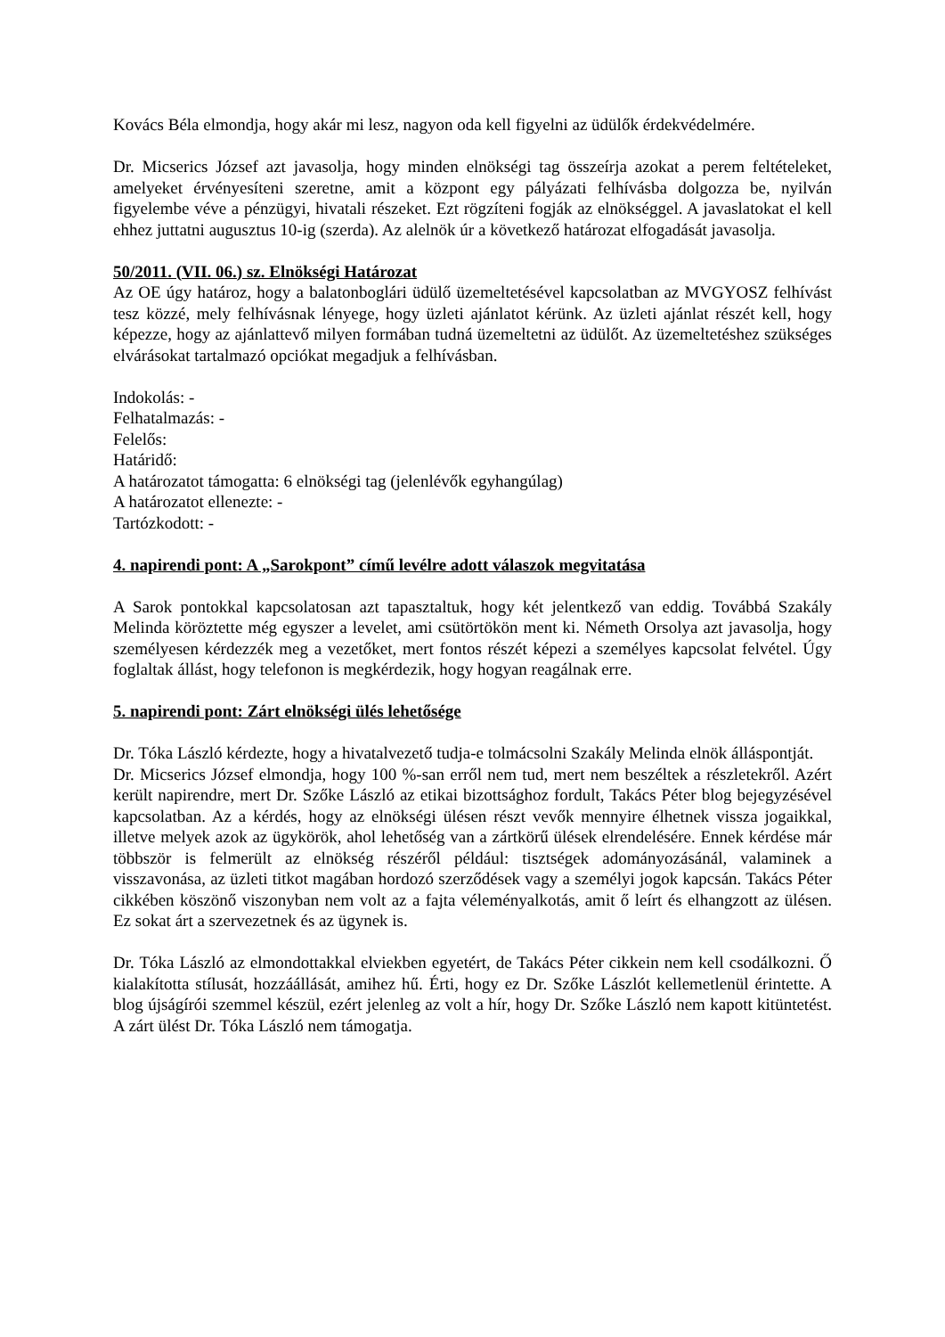Kovács Béla elmondja, hogy akár mi lesz, nagyon oda kell figyelni az üdülők érdekvédelmére.
Dr. Micserics József azt javasolja, hogy minden elnökségi tag összeírja azokat a perem feltételeket, amelyeket érvényesíteni szeretne, amit a központ egy pályázati felhívásba dolgozza be, nyilván figyelembe véve a pénzügyi, hivatali részeket. Ezt rögzíteni fogják az elnökséggel. A javaslatokat el kell ehhez juttatni augusztus 10-ig (szerda). Az alelnök úr a következő határozat elfogadását javasolja.
50/2011. (VII. 06.) sz. Elnökségi Határozat
Az OE úgy határoz, hogy a balatonboglári üdülő üzemeltetésével kapcsolatban az MVGYOSZ felhívást tesz közzé, mely felhívásnak lényege, hogy üzleti ajánlatot kérünk. Az üzleti ajánlat részét kell, hogy képezze, hogy az ajánlattevő milyen formában tudná üzemeltetni az üdülőt. Az üzemeltetéshez szükséges elvárásokat tartalmazó opciókat megadjuk a felhívásban.
Indokolás: -
Felhatalmazás: -
Felelős:
Határidő:
A határozatot támogatta: 6 elnökségi tag (jelenlévők egyhangúlag)
A határozatot ellenezte: -
Tartózkodott: -
4. napirendi pont: A „Sarokpont” című levélre adott válaszok megvitatása
A Sarok pontokkal kapcsolatosan azt tapasztaltuk, hogy két jelentkező van eddig. Továbbá Szakály Melinda köröztette még egyszer a levelet, ami csütörtökön ment ki. Németh Orsolya azt javasolja, hogy személyesen kérdezzék meg a vezetőket, mert fontos részét képezi a személyes kapcsolat felvétel. Úgy foglaltak állást, hogy telefonon is megkérdezik, hogy hogyan reagálnak erre.
5. napirendi pont: Zárt elnökségi ülés lehetősége
Dr. Tóka László kérdezte, hogy a hivatalvezető tudja-e tolmácsolni Szakály Melinda elnök álláspontját.
Dr. Micserics József elmondja, hogy 100 %-san erről nem tud, mert nem beszéltek a részletekről. Azért került napirendre, mert Dr. Szőke László az etikai bizottsághoz fordult, Takács Péter blog bejegyzésével kapcsolatban. Az a kérdés, hogy az elnökségi ülésen részt vevők mennyire élhetnek vissza jogaikkal, illetve melyek azok az ügykörök, ahol lehetőség van a zártkörű ülések elrendelésére. Ennek kérdése már többször is felmerült az elnökség részéről például: tisztségek adományozásánál, valaminek a visszavonása, az üzleti titkot magában hordozó szerződések vagy a személyi jogok kapcsán. Takács Péter cikkében köszönő viszonyban nem volt az a fajta véleményalkotás, amit ő leírt és elhangzott az ülésen. Ez sokat árt a szervezetnek és az ügynek is.
Dr. Tóka László az elmondottakkal elviekben egyetért, de Takács Péter cikkein nem kell csodálkozni. Ő kialakította stílusát, hozzáállását, amihez hű. Érti, hogy ez Dr. Szőke Lászlót kellemetlenül érintette. A blog újságírói szemmel készül, ezért jelenleg az volt a hír, hogy Dr. Szőke László nem kapott kitüntetést. A zárt ülést Dr. Tóka László nem támogatja.